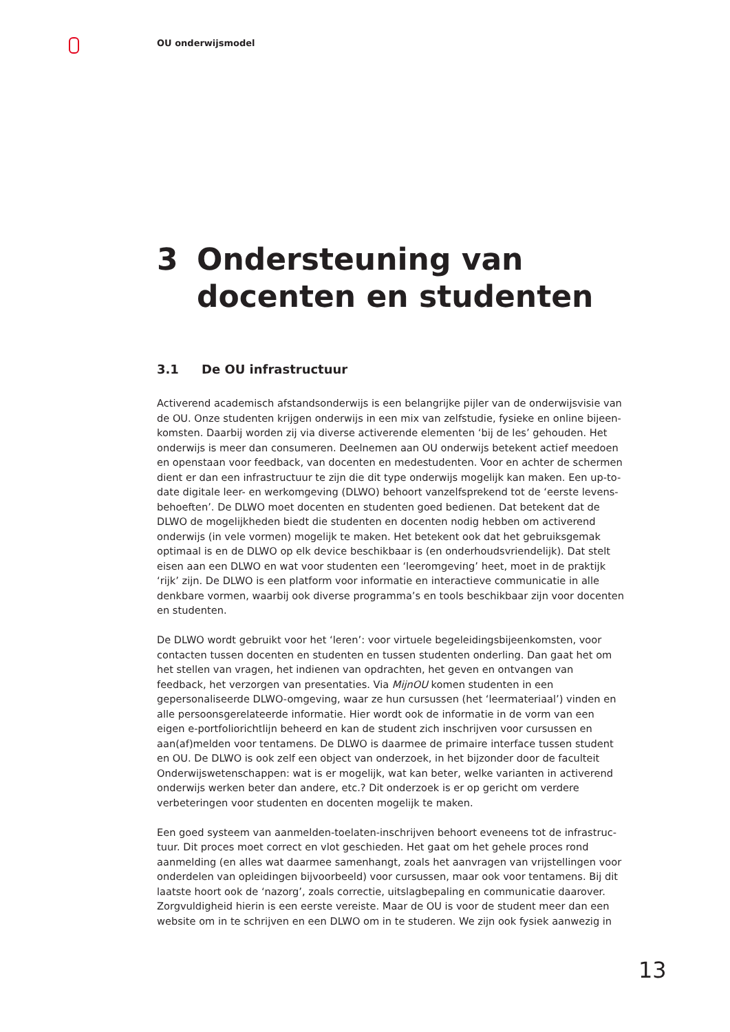OU onderwijsmodel
3 Ondersteuning van
docenten en studenten
3.1 De OU infrastructuur
Activerend academisch afstandsonderwijs is een belangrijke pijler van de onderwijsvisie van de OU. Onze studenten krijgen onderwijs in een mix van zelfstudie, fysieke en online bijeen-komsten. Daarbij worden zij via diverse activerende elementen ‘bij de les’ gehouden. Het onderwijs is meer dan consumeren. Deelnemen aan OU onderwijs betekent actief meedoen en openstaan voor feedback, van docenten en medestudenten. Voor en achter de schermen dient er dan een infrastructuur te zijn die dit type onderwijs mogelijk kan maken. Een up-to-date digitale leer- en werkomgeving (DLWO) behoort vanzelfsprekend tot de ‘eerste levens-behoeften’. De DLWO moet docenten en studenten goed bedienen. Dat betekent dat de DLWO de mogelijkheden biedt die studenten en docenten nodig hebben om activerend onderwijs (in vele vormen) mogelijk te maken. Het betekent ook dat het gebruiksgemak optimaal is en de DLWO op elk device beschikbaar is (en onderhoudsvriendelijk). Dat stelt eisen aan een DLWO en wat voor studenten een ‘leeromgeving’ heet, moet in de praktijk ‘rijk’ zijn. De DLWO is een platform voor informatie en interactieve communicatie in alle denkbare vormen, waarbij ook diverse programma’s en tools beschikbaar zijn voor docenten en studenten.
De DLWO wordt gebruikt voor het ‘leren’: voor virtuele begeleidingsbijeenkomsten, voor contacten tussen docenten en studenten en tussen studenten onderling. Dan gaat het om het stellen van vragen, het indienen van opdrachten, het geven en ontvangen van feedback, het verzorgen van presentaties. Via MijnOU komen studenten in een gepersonaliseerde DLWO-omgeving, waar ze hun cursussen (het ‘leermateriaal’) vinden en alle persoonsgerelateerde informatie. Hier wordt ook de informatie in de vorm van een eigen e-portfoliorichtlijn beheerd en kan de student zich inschrijven voor cursussen en aan(af)melden voor tentamens. De DLWO is daarmee de primaire interface tussen student en OU. De DLWO is ook zelf een object van onderzoek, in het bijzonder door de faculteit Onderwijswetenschappen: wat is er mogelijk, wat kan beter, welke varianten in activerend onderwijs werken beter dan andere, etc.? Dit onderzoek is er op gericht om verdere verbeteringen voor studenten en docenten mogelijk te maken.
Een goed systeem van aanmelden-toelaten-inschrijven behoort eveneens tot de infrastruc-tuur. Dit proces moet correct en vlot geschieden. Het gaat om het gehele proces rond aanmelding (en alles wat daarmee samenhangt, zoals het aanvragen van vrijstellingen voor onderdelen van opleidingen bijvoorbeeld) voor cursussen, maar ook voor tentamens. Bij dit laatste hoort ook de ‘nazorg’, zoals correctie, uitslagbepaling en communicatie daarover. Zorgvuldigheid hierin is een eerste vereiste. Maar de OU is voor de student meer dan een website om in te schrijven en een DLWO om in te studeren. We zijn ook fysiek aanwezig in
13